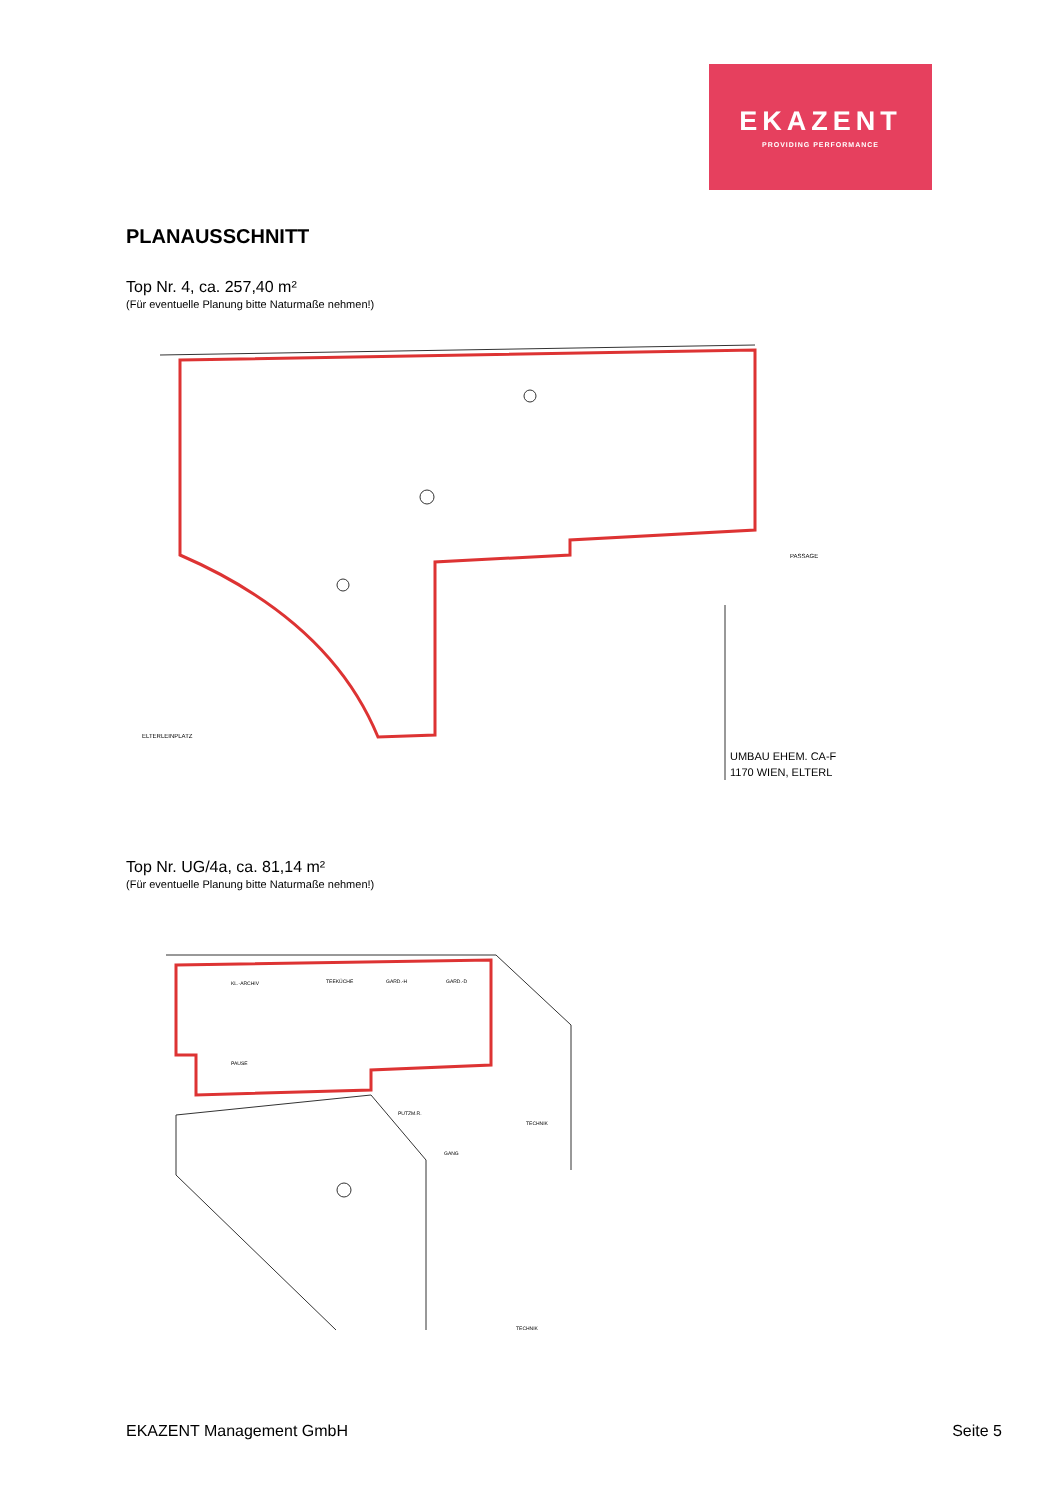EKAZENT
PROVIDING PERFORMANCE
PLANAUSSCHNITT
Top Nr. 4, ca. 257,40 m²
(Für eventuelle Planung bitte Naturmaße nehmen!)
ELTERLEINPLATZ
PASSAGE
UMBAU EHEM. CA-F
1170 WIEN, ELTERL
Top Nr. UG/4a, ca. 81,14 m²
(Für eventuelle Planung bitte Naturmaße nehmen!)
KL.-ARCHIV
TEEKÜCHE
GARD.-H
GARD.-D
PAUSE
TECHNIK
PUTZM.R.
GANG
TECHNIK
EKAZENT Management GmbH Seite 5